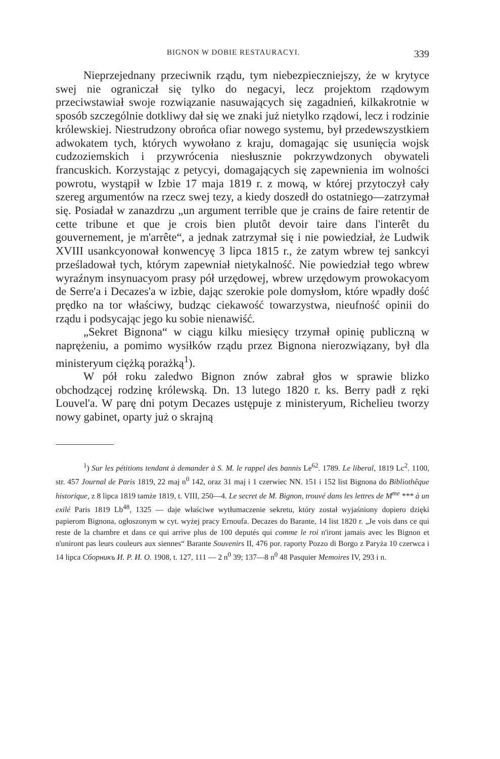BIGNON W DOBIE RESTAURACYI. 339
Nieprzejednany przeciwnik rządu, tym niebezpieczniejszy, że w krytyce swej nie ograniczał się tylko do negacyi, lecz projektom rządowym przeciwstawiał swoje rozwiązanie nasuwających się zagadnień, kilkakrotnie w sposób szczególnie dotkliwy dał się we znaki już nietylko rządowi, lecz i rodzinie królewskiej. Niestrudzony obrońca ofiar nowego systemu, był przedewszystkiem adwokatem tych, których wywołano z kraju, domagając się usunięcia wojsk cudzoziemskich i przywrócenia niesłusznie pokrzywdzonych obywateli francuskich. Korzystając z petycyi, domagających się zapewnienia im wolności powrotu, wystąpił w Izbie 17 maja 1819 r. z mową, w której przytoczył cały szereg argumentów na rzecz swej tezy, a kiedy doszedł do ostatniego—zatrzymał się. Posiadał w zanazdrzu „un argument terrible que je crains de faire retentir de cette tribune et que je crois bien plutôt devoir taire dans l'interêt du gouvernement, je m'arrête“, a jednak zatrzymał się i nie powiedział, że Ludwik XVIII usankcyonował konwencyę 3 lipca 1815 r., że zatym wbrew tej sankcyi prześladował tych, którym zapewniał nietykalność. Nie powiedział tego wbrew wyraźnym insynuacyom prasy pół urzędowej, wbrew urzędowym prowokacyom de Serre'a i Decazes'a w izbie, dając szerokie pole domysłom, które wpadły dość prędko na tor właściwy, budząc ciekawość towarzystwa, nieufność opinii do rządu i podsycając jego ku sobie nienawiść.
„Sekret Bignona“ w ciągu kilku miesięcy trzymał opinię publiczną w naprężeniu, a pomimo wysiłków rządu przez Bignona nierozwiązany, był dla ministeryum ciężką porażką<sup>1</sup>).
W pół roku zaledwo Bignon znów zabrał głos w sprawie blizko obchodzącej rodzinę królewską. Dn. 13 lutego 1820 r. ks. Berry padł z ręki Louvel'a. W parę dni potym Decazes ustępuje z ministeryum, Richelieu tworzy nowy gabinet, oparty już o skrajną
<sup>1</sup>) Sur les pétitions tendant à demander à S. M. le rappel des bannis Le<sup>62</sup>. 1789. Le liberal, 1819 Lc<sup>2</sup>. 1100, str. 457 Journal de Paris 1819, 22 maj n<sup>0</sup> 142, oraz 31 maj i 1 czerwiec NN. 151 i 152 list Bignona do Bibliothêque historique, z 8 lipca 1819 tamże 1819, t. VIII, 250—4. Le secret de M. Bignon, trouvé dans les lettres de M<sup>me</sup> *** à un exilé Paris 1819 Lb<sup>48</sup>, 1325 — daje właściwe wytłumaczenie sekretu, który został wyjaśniony dopiero dzięki papierom Bignona, ogłoszonym w cyt. wyżej pracy Ernoufa. Decazes do Barante, 14 list 1820 r. „Je vois dans ce qui reste de la chambre et dans ce qui arrive plus de 100 deputés qui comme le roi n'iront jamais avec les Bignon et n'uniront pas leurs couleurs aux siennes“ Barante Souvenirs II, 476 por. raporty Pozzo di Borgo z Paryża 10 czerwca i 14 lipca Сборникъ И. Р. И. О. 1908, t. 127, 111 — 2 n<sup>0</sup> 39; 137—8 n<sup>0</sup> 48 Pasquier Memoires IV, 293 i n.